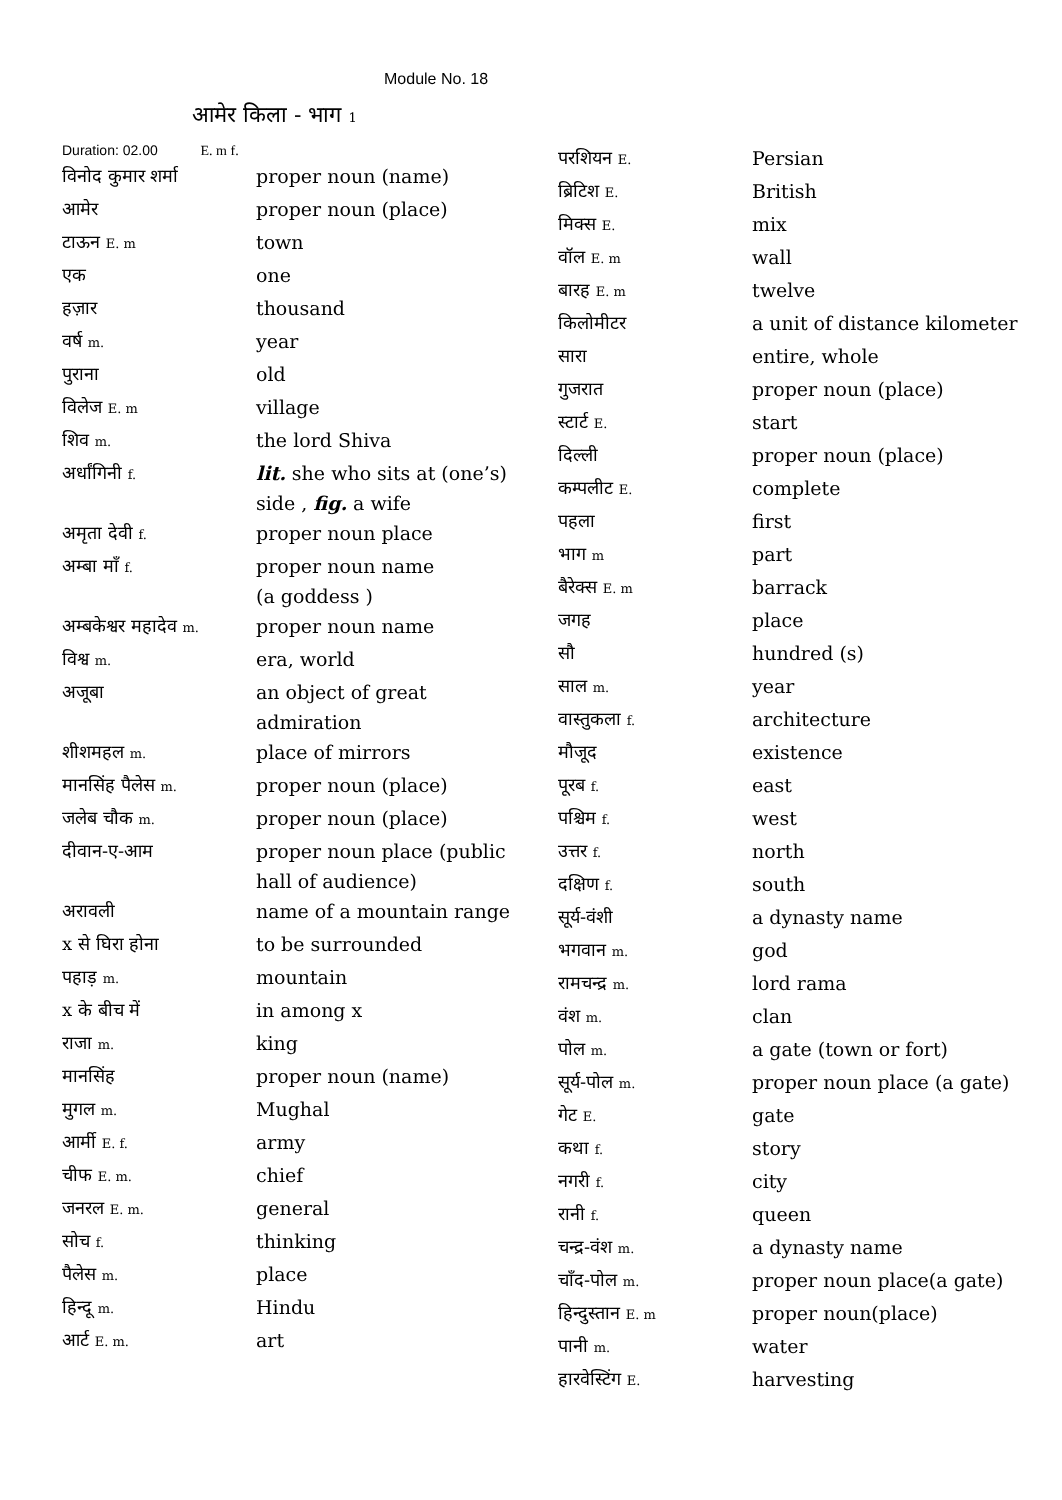Module No. 18
आमेर किला - भाग 1
Duration: 02.00 E. m f.
| विनोद कुमार शर्मा | proper noun (name) |
| आमेर | proper noun (place) |
| टाऊन E. m | town |
| एक | one |
| हज़ार | thousand |
| वर्ष m. | year |
| पुराना | old |
| विलेज E. m | village |
| शिव m. | the lord Shiva |
| अर्धांगिनी f. | lit. she who sits at (one’s) side , fig. a wife |
| अमृता देवी f. | proper noun place |
| अम्बा माँ f. | proper noun name (a goddess ) |
| अम्बकेश्वर महादेव m. | proper noun name |
| विश्व m. | era, world |
| अजूबा | an object of great admiration |
| शीशमहल m. | place of mirrors |
| मानसिंह पैलेस m. | proper noun (place) |
| जलेब चौक m. | proper noun (place) |
| दीवान-ए-आम | proper noun place (public hall of audience) |
| अरावली | name of a mountain range |
| x से घिरा होना | to be surrounded |
| पहाड़ m. | mountain |
| x के बीच में | in among x |
| राजा m. | king |
| मानसिंह | proper noun (name) |
| मुगल m. | Mughal |
| आर्मी E. f. | army |
| चीफ E. m. | chief |
| जनरल E. m. | general |
| सोच f. | thinking |
| पैलेस m. | place |
| हिन्दू m. | Hindu |
| आर्ट E. m. | art |
| परशियन E. | Persian |
| ब्रिटिश E. | British |
| मिक्स E. | mix |
| वॉल E. m | wall |
| बारह E. m | twelve |
| किलोमीटर | a unit of distance kilometer |
| सारा | entire, whole |
| गुजरात | proper noun (place) |
| स्टार्ट E. | start |
| दिल्ली | proper noun (place) |
| कम्पलीट E. | complete |
| पहला | first |
| भाग m | part |
| बैरेक्स E. m | barrack |
| जगह | place |
| सौ | hundred (s) |
| साल m. | year |
| वास्तुकला f. | architecture |
| मौजूद | existence |
| पूरब f. | east |
| पश्चिम f. | west |
| उत्तर f. | north |
| दक्षिण f. | south |
| सूर्य-वंशी | a dynasty name |
| भगवान m. | god |
| रामचन्द्र m. | lord rama |
| वंश m. | clan |
| पोल m. | a gate (town or fort) |
| सूर्य-पोल m. | proper noun place (a gate) |
| गेट E. | gate |
| कथा f. | story |
| नगरी f. | city |
| रानी f. | queen |
| चन्द्र-वंश m. | a dynasty name |
| चाँद-पोल m. | proper noun place(a gate) |
| हिन्दुस्तान E. m | proper noun(place) |
| पानी m. | water |
| हारवेस्टिंग E. | harvesting |